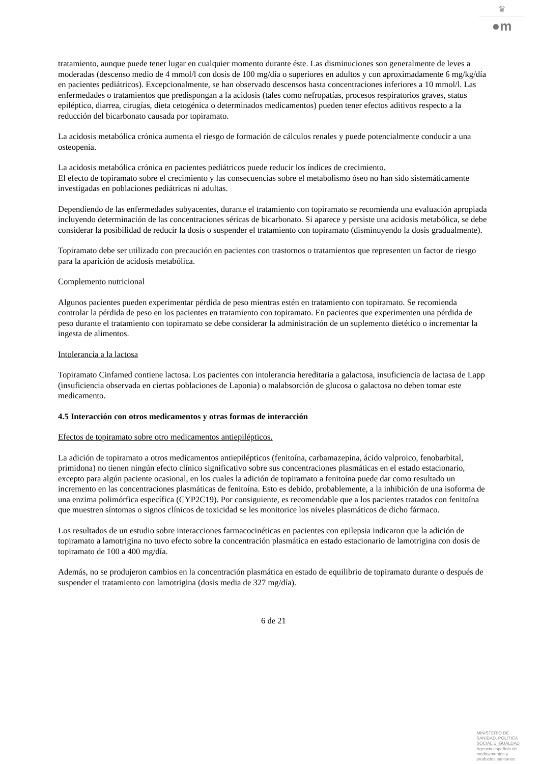♛
●m
tratamiento, aunque puede tener lugar en cualquier momento durante éste. Las disminuciones son generalmente de leves a moderadas (descenso medio de 4 mmol/l con dosis de 100 mg/día o superiores en adultos y con aproximadamente 6 mg/kg/día en pacientes pediátricos). Excepcionalmente, se han observado descensos hasta concentraciones inferiores a 10 mmol/l. Las enfermedades o tratamientos que predispongan a la acidosis (tales como nefropatías, procesos respiratorios graves, status epiléptico, diarrea, cirugías, dieta cetogénica o determinados medicamentos) pueden tener efectos aditivos respecto a la reducción del bicarbonato causada por topiramato.
La acidosis metabólica crónica aumenta el riesgo de formación de cálculos renales y puede potencialmente conducir a una osteopenia.
La acidosis metabólica crónica en pacientes pediátricos puede reducir los índices de crecimiento.
El efecto de topiramato sobre el crecimiento y las consecuencias sobre el metabolismo óseo no han sido sistemáticamente investigadas en poblaciones pediátricas ni adultas.
Dependiendo de las enfermedades subyacentes, durante el tratamiento con topiramato se recomienda una evaluación apropiada incluyendo determinación de las concentraciones séricas de bicarbonato. Si aparece y persiste una acidosis metabólica, se debe considerar la posibilidad de reducir la dosis o suspender el tratamiento con topiramato (disminuyendo la dosis gradualmente).
Topiramato debe ser utilizado con precaución en pacientes con trastornos o tratamientos que representen un factor de riesgo para la aparición de acidosis metabólica.
Complemento nutricional
Algunos pacientes pueden experimentar pérdida de peso mientras estén en tratamiento con topiramato. Se recomienda controlar la pérdida de peso en los pacientes en tratamiento con topiramato. En pacientes que experimenten una pérdida de peso durante el tratamiento con topiramato se debe considerar la administración de un suplemento dietético o incrementar la ingesta de alimentos.
Intolerancia a la lactosa
Topiramato Cinfamed contiene lactosa. Los pacientes con intolerancia hereditaria a galactosa, insuficiencia de lactasa de Lapp (insuficiencia observada en ciertas poblaciones de Laponia) o malabsorción de glucosa o galactosa no deben tomar este medicamento.
4.5 Interacción con otros medicamentos y otras formas de interacción
Efectos de topiramato sobre otro medicamentos antiepilépticos.
La adición de topiramato a otros medicamentos antiepilépticos (fenitoína, carbamazepina, ácido valproico, fenobarbital, primidona) no tienen ningún efecto clínico significativo sobre sus concentraciones plasmáticas en el estado estacionario, excepto para algún paciente ocasional, en los cuales la adición de topiramato a fenitoína puede dar como resultado un incremento en las concentraciones plasmáticas de fenitoína. Esto es debido, probablemente, a la inhibición de una isoforma de una enzima polimórfica específica (CYP2C19). Por consiguiente, es recomendable que a los pacientes tratados con fenitoína que muestren síntomas o signos clínicos de toxicidad se les monitorice los niveles plasmáticos de dicho fármaco.
Los resultados de un estudio sobre interacciones farmacocinéticas en pacientes con epilepsia indicaron que la adición de topiramato a lamotrigina no tuvo efecto sobre la concentración plasmática en estado estacionario de lamotrigina con dosis de topiramato de 100 a 400 mg/día.
Además, no se produjeron cambios en la concentración plasmática en estado de equilibrio de topiramato durante o después de suspender el tratamiento con lamotrigina (dosis media de 327 mg/día).
6 de 21
MINISTERIO DE
SANIDAD, POLITICA
SOCIAL E IGUALDAD
Agencia española de
medicamentos y
productos sanitarios